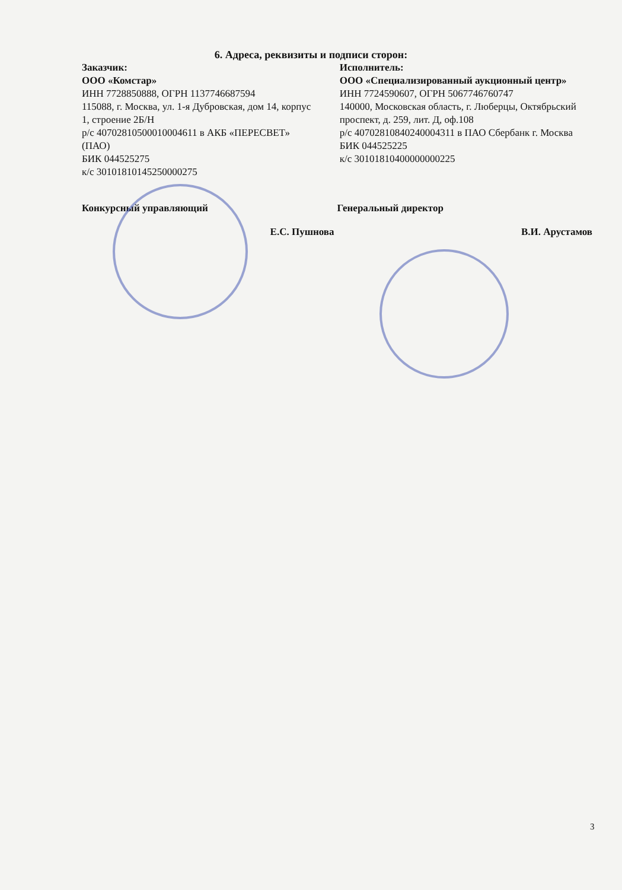6. Адреса, реквизиты и подписи сторон:
Заказчик:
ООО «Комстар»
ИНН 7728850888, ОГРН 1137746687594
115088, г. Москва, ул. 1-я Дубровская, дом 14, корпус 1, строение 2Б/Н
р/с 40702810500010004611 в АКБ «ПЕРЕСВЕТ» (ПАО)
БИК 044525275
к/с 30101810145250000275
Исполнитель:
ООО «Специализированный аукционный центр»
ИНН 7724590607, ОГРН 5067746760747
140000, Московская область, г. Люберцы, Октябрьский проспект, д. 259, лит. Д, оф.108
р/с 40702810840240004311 в ПАО Сбербанк г. Москва
БИК 044525225
к/с 30101810400000000225
Конкурсный управляющий Генеральный директор
Е.С. Пушнова В.И. Арустамов
3